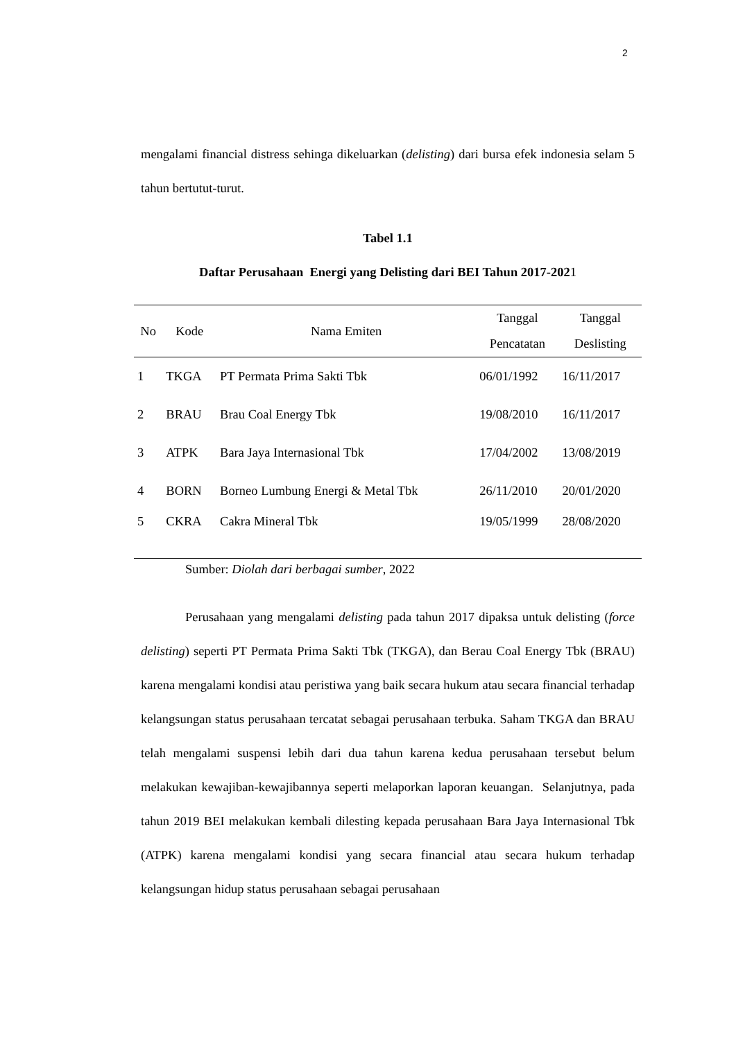2
mengalami financial distress sehinga dikeluarkan (delisting) dari bursa efek indonesia selam 5 tahun bertutut-turut.
Tabel 1.1
Daftar Perusahaan Energi yang Delisting dari BEI Tahun 2017-2021
| No | Kode | Nama Emiten | Tanggal Pencatatan | Tanggal Deslisting |
| --- | --- | --- | --- | --- |
| 1 | TKGA | PT Permata Prima Sakti Tbk | 06/01/1992 | 16/11/2017 |
| 2 | BRAU | Brau Coal Energy Tbk | 19/08/2010 | 16/11/2017 |
| 3 | ATPK | Bara Jaya Internasional Tbk | 17/04/2002 | 13/08/2019 |
| 4 | BORN | Borneo Lumbung Energi & Metal Tbk | 26/11/2010 | 20/01/2020 |
| 5 | CKRA | Cakra Mineral Tbk | 19/05/1999 | 28/08/2020 |
Sumber: Diolah dari berbagai sumber, 2022
Perusahaan yang mengalami delisting pada tahun 2017 dipaksa untuk delisting (force delisting) seperti PT Permata Prima Sakti Tbk (TKGA), dan Berau Coal Energy Tbk (BRAU) karena mengalami kondisi atau peristiwa yang baik secara hukum atau secara financial terhadap kelangsungan status perusahaan tercatat sebagai perusahaan terbuka. Saham TKGA dan BRAU telah mengalami suspensi lebih dari dua tahun karena kedua perusahaan tersebut belum melakukan kewajiban-kewajibannya seperti melaporkan laporan keuangan. Selanjutnya, pada tahun 2019 BEI melakukan kembali dilesting kepada perusahaan Bara Jaya Internasional Tbk (ATPK) karena mengalami kondisi yang secara financial atau secara hukum terhadap kelangsungan hidup status perusahaan sebagai perusahaan